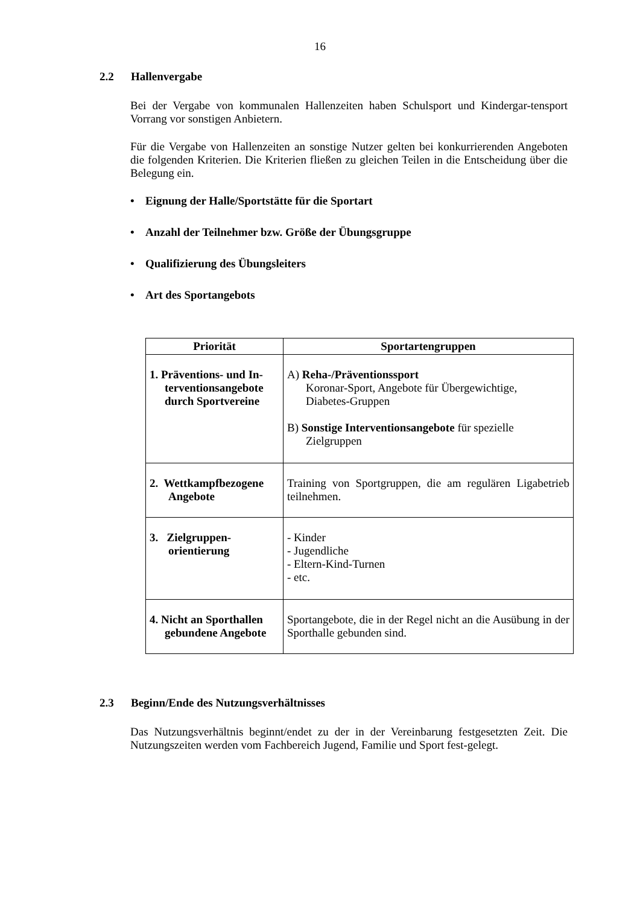16
2.2 Hallenvergabe
Bei der Vergabe von kommunalen Hallenzeiten haben Schulsport und Kindergar-tensport Vorrang vor sonstigen Anbietern.
Für die Vergabe von Hallenzeiten an sonstige Nutzer gelten bei konkurrierenden Angeboten die folgenden Kriterien. Die Kriterien fließen zu gleichen Teilen in die Entscheidung über die Belegung ein.
• Eignung der Halle/Sportstätte für die Sportart
• Anzahl der Teilnehmer bzw. Größe der Übungsgruppe
• Qualifizierung des Übungsleiters
• Art des Sportangebots
| Priorität | Sportartengruppen |
| --- | --- |
| 1. Präventions- und In- terventionsangebote durch Sportvereine | A) Reha-/Präventionssport Koronar-Sport, Angebote für Übergewichtige, Diabetes-Gruppen B) Sonstige Interventionsangebote für spezielle Zielgruppen |
| 2. Wettkampfbezogene Angebote | Training von Sportgruppen, die am regulären Ligabetrieb teilnehmen. |
| 3. Zielgruppen- orientierung | - Kinder - Jugendliche - Eltern-Kind-Turnen - etc. |
| 4. Nicht an Sporthallen gebundene Angebote | Sportangebote, die in der Regel nicht an die Ausübung in der Sporthalle gebunden sind. |
2.3 Beginn/Ende des Nutzungsverhältnisses
Das Nutzungsverhältnis beginnt/endet zu der in der Vereinbarung festgesetzten Zeit. Die Nutzungszeiten werden vom Fachbereich Jugend, Familie und Sport fest-gelegt.